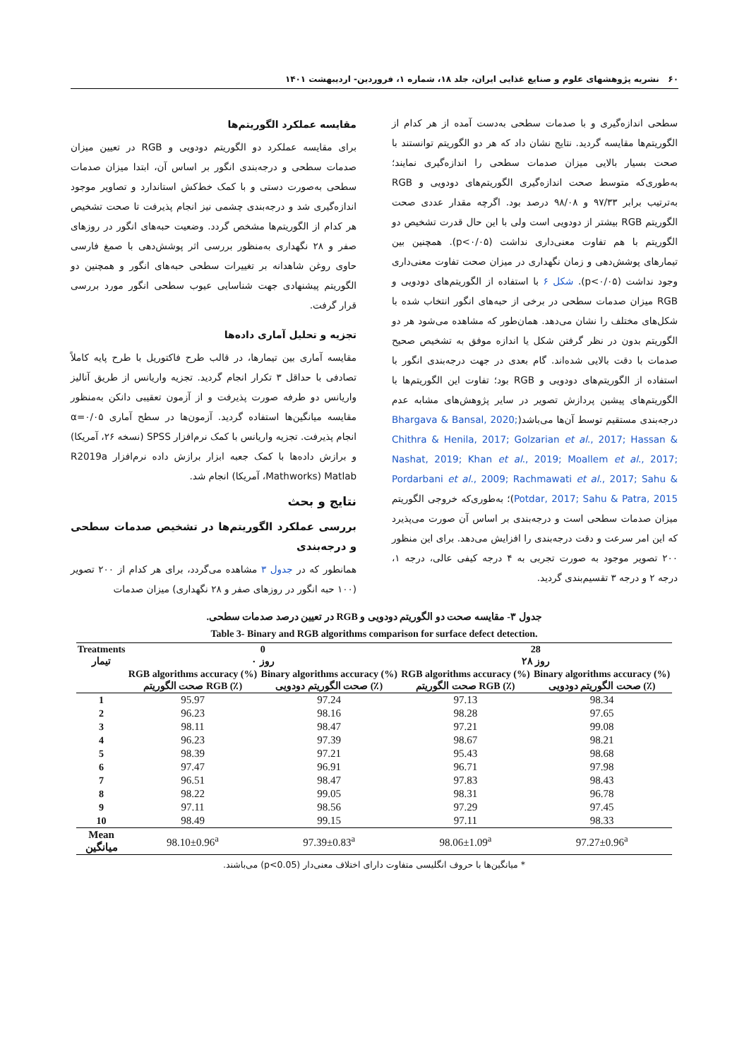۶۰ نشریه پژوهشهای علوم و صنایع غذایی ایران، جلد ۱۸، شماره ۱، فروردین- اردیبهشت ۱۴۰۱
مقایسه عملکرد الگوریتم‌ها
برای مقایسه عملکرد دو الگوریتم دودویی و RGB در تعیین میزان صدمات سطحی و درجه‌بندی انگور بر اساس آن، ابتدا میزان صدمات سطحی به‌صورت دستی و با کمک خط‌کش استاندارد و تصاویر موجود اندازه‌گیری شد و درجه‌بندی چشمی نیز انجام پذیرفت تا صحت تشخیص هر کدام از الگوریتم‌ها مشخص گردد. وضعیت حبه‌های انگور در روزهای صفر و ۲۸ نگهداری به‌منظور بررسی اثر پوشش‌دهی با صمغ فارسی حاوی روغن شاهدانه بر تغییرات سطحی حبه‌های انگور و همچنین دو الگوریتم پیشنهادی جهت شناسایی عیوب سطحی انگور مورد بررسی قرار گرفت.
تجزیه و تحلیل آماری داده‌ها
مقایسه آماری بین تیمارها، در قالب طرح فاکتوریل با طرح پایه کاملاً تصادفی با حداقل ۳ تکرار انجام گردید. تجزیه واریانس از طریق آنالیز واریانس دو طرفه صورت پذیرفت و از آزمون تعقیبی دانکن به‌منظور مقایسه میانگین‌ها استفاده گردید. آزمون‌ها در سطح آماری α=۰/۰۵ انجام پذیرفت. تجزیه واریانس با کمک نرم‌افزار SPSS (نسخه ۲۶، آمریکا) و برازش داده‌ها با کمک جعبه ابزار برازش داده نرم‌افزار R2019a Matlab (Mathworks، آمریکا) انجام شد.
نتایج و بحث
بررسی عملکرد الگوریتم‌ها در تشخیص صدمات سطحی و درجه‌بندی
همانطور که در جدول ۳ مشاهده می‌گردد، برای هر کدام از ۲۰۰ تصویر (۱۰۰ حبه انگور در روزهای صفر و ۲۸ نگهداری) میزان صدمات
سطحی اندازه‌گیری و با صدمات سطحی به‌دست آمده از هر کدام از الگوریتم‌ها مقایسه گردید. نتایج نشان داد که هر دو الگوریتم توانستند با صحت بسیار بالایی میزان صدمات سطحی را اندازه‌گیری نمایند؛ به‌طوری‌که متوسط صحت اندازه‌گیری الگوریتم‌های دودویی و RGB به‌ترتیب برابر ۹۷/۳۳ و ۹۸/۰۸ درصد بود. اگرچه مقدار عددی صحت الگوریتم RGB بیشتر از دودویی است ولی با این حال قدرت تشخیص دو الگوریتم با هم تفاوت معنی‌داری نداشت (p<۰/۰۵). همچنین بین تیمارهای پوشش‌دهی و زمان نگهداری در میزان صحت تفاوت معنی‌داری وجود نداشت (p<۰/۰۵). شکل ۶ با استفاده از الگوریتم‌های دودویی و RGB میزان صدمات سطحی در برخی از حبه‌های انگور انتخاب شده با شکل‌های مختلف را نشان می‌دهد. همان‌طور که مشاهده می‌شود هر دو الگوریتم بدون در نظر گرفتن شکل یا اندازه موفق به تشخیص صحیح صدمات با دقت بالایی شده‌اند. گام بعدی در جهت درجه‌بندی انگور با استفاده از الگوریتم‌های دودویی و RGB بود؛ تفاوت این الگوریتم‌ها با الگوریتم‌های پیشین پردازش تصویر در سایر پژوهش‌های مشابه عدم درجه‌بندی مستقیم توسط آن‌ها می‌باشد(Bhargava & Bansal, 2020; Chithra & Henila, 2017; Golzarian et al., 2017; Hassan & Nashat, 2019; Khan et al., 2019; Moallem et al., 2017; Pordarbani et al., 2009; Rachmawati et al., 2017; Sahu & Potdar, 2017; Sahu & Patra, 2015)؛ به‌طوری‌که خروجی الگوریتم میزان صدمات سطحی است و درجه‌بندی بر اساس آن صورت می‌پذیرد که این امر سرعت و دقت درجه‌بندی را افزایش می‌دهد. برای این منظور ۲۰۰ تصویر موجود به صورت تجربی به ۴ درجه کیفی عالی، درجه ۱، درجه ۲ و درجه ۳ تقسیم‌بندی گردید.
جدول ۳- مقایسه صحت دو الگوریتم دودویی و RGB در تعیین درصد صدمات سطحی.
Table 3- Binary and RGB algorithms comparison for surface defect detection.
| Treatments تیمار | 0 روز ۰ | | 28 روز ۲۸ | |
| --- | --- | --- | --- | --- |
| | RGB algorithms accuracy (%) صحت الگوریتم RGB (٪) | Binary algorithms accuracy (%) صحت الگوریتم دودویی (٪) | RGB algorithms accuracy (%) صحت الگوریتم RGB (٪) | Binary algorithms accuracy (%) صحت الگوریتم دودویی (٪) |
| 1 | 95.97 | 97.24 | 97.13 | 98.34 |
| 2 | 96.23 | 98.16 | 98.28 | 97.65 |
| 3 | 98.11 | 98.47 | 97.21 | 99.08 |
| 4 | 96.23 | 97.39 | 98.67 | 98.21 |
| 5 | 98.39 | 97.21 | 95.43 | 98.68 |
| 6 | 97.47 | 96.91 | 96.71 | 97.98 |
| 7 | 96.51 | 98.47 | 97.83 | 98.43 |
| 8 | 98.22 | 99.05 | 98.31 | 96.78 |
| 9 | 97.11 | 98.56 | 97.29 | 97.45 |
| 10 | 98.49 | 99.15 | 97.11 | 98.33 |
| Mean میانگین | 98.10±0.96<sup>a</sup> | 97.39±0.83<sup>a</sup> | 98.06±1.09<sup>a</sup> | 97.27±0.96<sup>a</sup> |
* میانگین‌ها با حروف انگلیسی متفاوت دارای اختلاف معنی‌دار (p<0.05) می‌باشند.